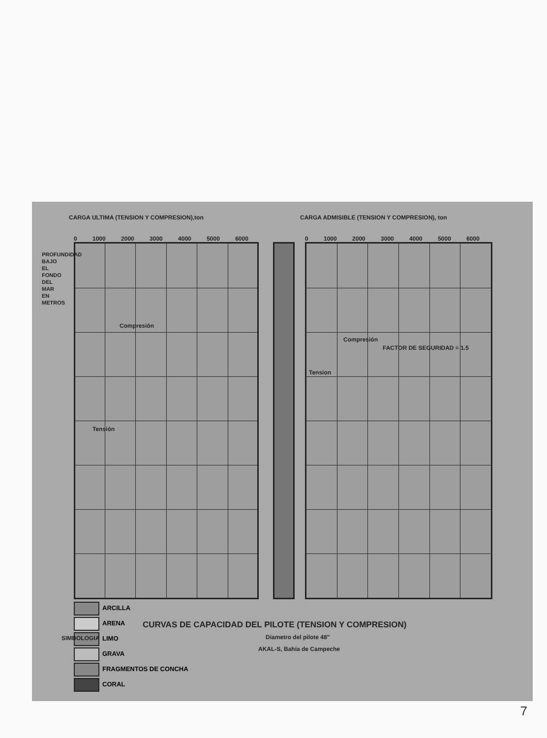CARGA ULTIMA (TENSION Y COMPRESION),ton
CARGA ADMISIBLE (TENSION Y COMPRESION), ton
0 1000 2000 3000 4000 5000 6000
0 1000 2000 3000 4000 5000 6000
Compresión
Tensión
Compresión
FACTOR DE SEGURIDAD = 1.5
Tension
PROFUNDIDAD BAJO EL FONDO DEL MAR EN METROS
18.90 31.20 34.26 49.64 52.59 61.64 64.69 70.99 74.09 86.34 89.24 95.09 101.19 104.24 113.39 116.39 119.54 122.64 128.84 140.79 150.14
ARCILLA
ARENA
LIMO
GRAVA
FRAGMENTOS DE CONCHA
CORAL
SIMBOLOGIA
CURVAS DE CAPACIDAD DEL PILOTE (TENSION Y COMPRESION)
Diametro del pilote 48"
AKAL-S, Bahía de Campeche
7